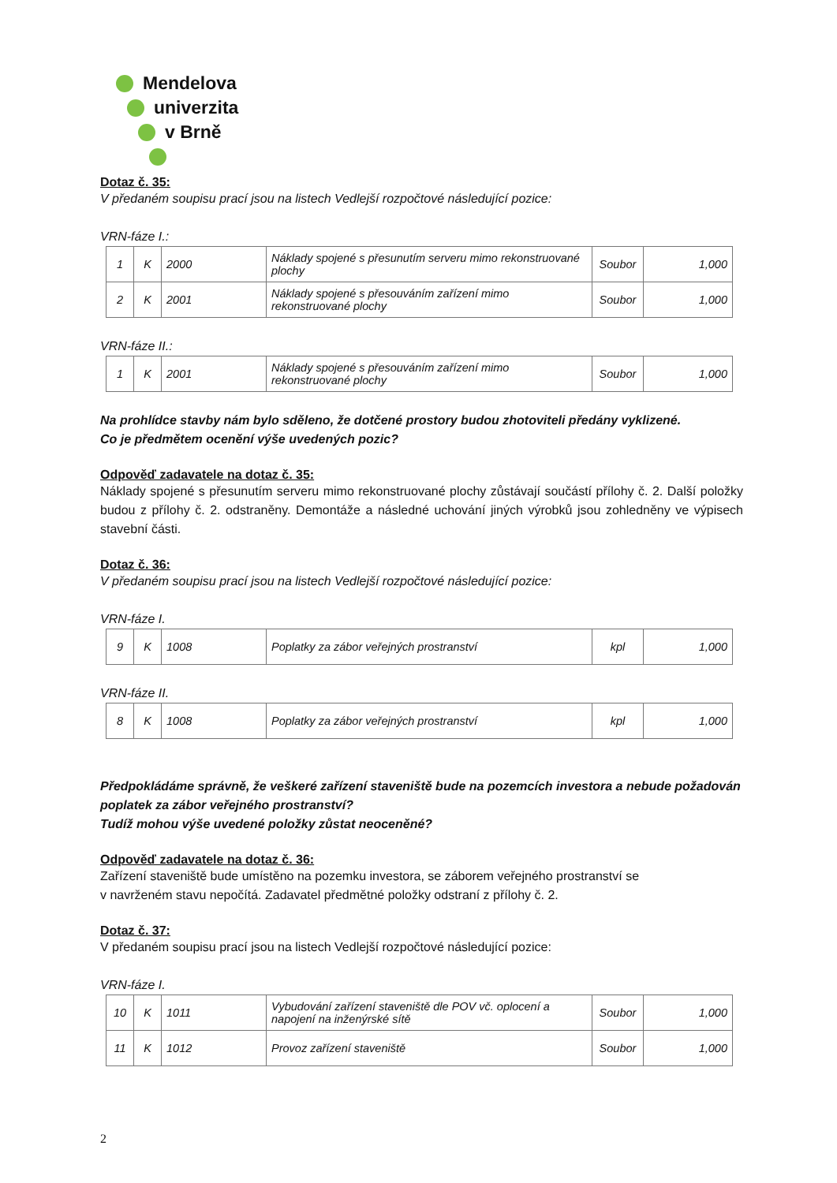Mendelova
univerzita
v Brně
Dotaz č. 35:
V předaném soupisu prací jsou na listech Vedlejší rozpočtové následující pozice:
VRN-fáze I.:
| 1 | K | 2000 | Náklady spojené s přesunutím serveru mimo rekonstruované plochy | Soubor | 1,000 |
| 2 | K | 2001 | Náklady spojené s přesouváním zařízení mimo rekonstruované plochy | Soubor | 1,000 |
VRN-fáze II.:
| 1 | K | 2001 | Náklady spojené s přesouváním zařízení mimo rekonstruované plochy | Soubor | 1,000 |
Na prohlídce stavby nám bylo sděleno, že dotčené prostory budou zhotoviteli předány vyklizené.
Co je předmětem ocenění výše uvedených pozic?
Odpověď zadavatele na dotaz č. 35:
Náklady spojené s přesunutím serveru mimo rekonstruované plochy zůstávají součástí přílohy č. 2. Další položky budou z přílohy č. 2. odstraněny. Demontáže a následné uchování jiných výrobků jsou zohledněny ve výpisech stavební části.
Dotaz č. 36:
V předaném soupisu prací jsou na listech Vedlejší rozpočtové následující pozice:
VRN-fáze I.
| 9 | K | 1008 | Poplatky za zábor veřejných prostranství | kpl | 1,000 |
VRN-fáze II.
| 8 | K | 1008 | Poplatky za zábor veřejných prostranství | kpl | 1,000 |
Předpokládáme správně, že veškeré zařízení staveniště bude na pozemcích investora a nebude požadován poplatek za zábor veřejného prostranství?
Tudíž mohou výše uvedené položky zůstat neoceněné?
Odpověď zadavatele na dotaz č. 36:
Zařízení staveniště bude umístěno na pozemku investora, se záborem veřejného prostranství se
v navrženém stavu nepočítá. Zadavatel předmětné položky odstraní z přílohy č. 2.
Dotaz č. 37:
V předaném soupisu prací jsou na listech Vedlejší rozpočtové následující pozice:
VRN-fáze I.
| 10 | K | 1011 | Vybudování zařízení staveniště dle POV vč. oplocení a napojení na inženýrské sítě | Soubor | 1,000 |
| 11 | K | 1012 | Provoz zařízení staveniště | Soubor | 1,000 |
2